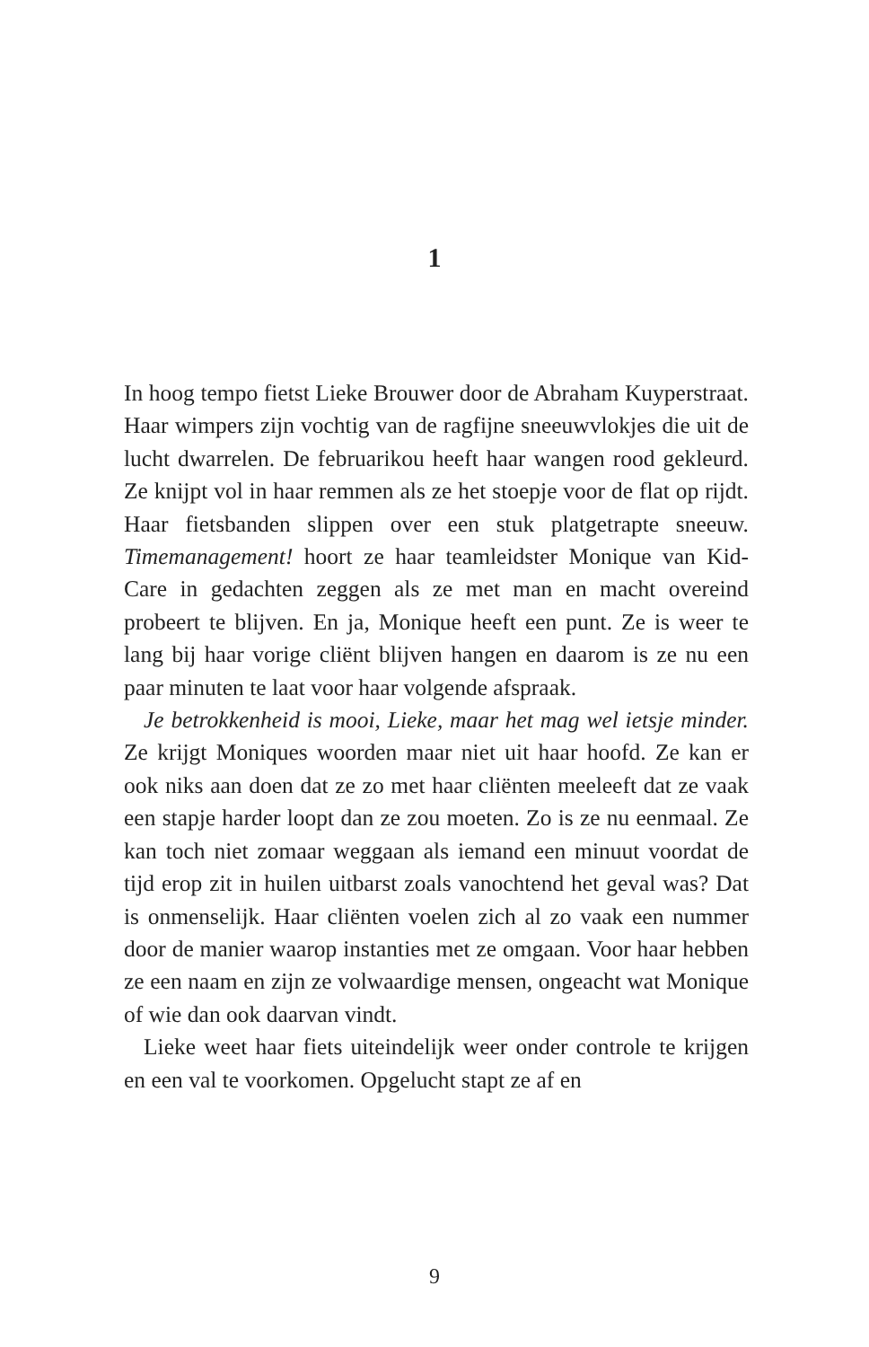1
In hoog tempo fietst Lieke Brouwer door de Abraham Kuyperstraat. Haar wimpers zijn vochtig van de ragfijne sneeuwvlokjes die uit de lucht dwarrelen. De februarikou heeft haar wangen rood gekleurd. Ze knijpt vol in haar remmen als ze het stoepje voor de flat op rijdt. Haar fietsbanden slippen over een stuk platgetrapte sneeuw. Timemanagement! hoort ze haar teamleidster Monique van Kid-Care in gedachten zeggen als ze met man en macht overeind probeert te blijven. En ja, Monique heeft een punt. Ze is weer te lang bij haar vorige cliënt blijven hangen en daarom is ze nu een paar minuten te laat voor haar volgende afspraak.
Je betrokkenheid is mooi, Lieke, maar het mag wel ietsje minder. Ze krijgt Moniques woorden maar niet uit haar hoofd. Ze kan er ook niks aan doen dat ze zo met haar cliënten meeleeft dat ze vaak een stapje harder loopt dan ze zou moeten. Zo is ze nu eenmaal. Ze kan toch niet zomaar weggaan als iemand een minuut voordat de tijd erop zit in huilen uitbarst zoals vanochtend het geval was? Dat is onmenselijk. Haar cliënten voelen zich al zo vaak een nummer door de manier waarop instanties met ze omgaan. Voor haar hebben ze een naam en zijn ze volwaardige mensen, ongeacht wat Monique of wie dan ook daarvan vindt.
Lieke weet haar fiets uiteindelijk weer onder controle te krijgen en een val te voorkomen. Opgelucht stapt ze af en
9